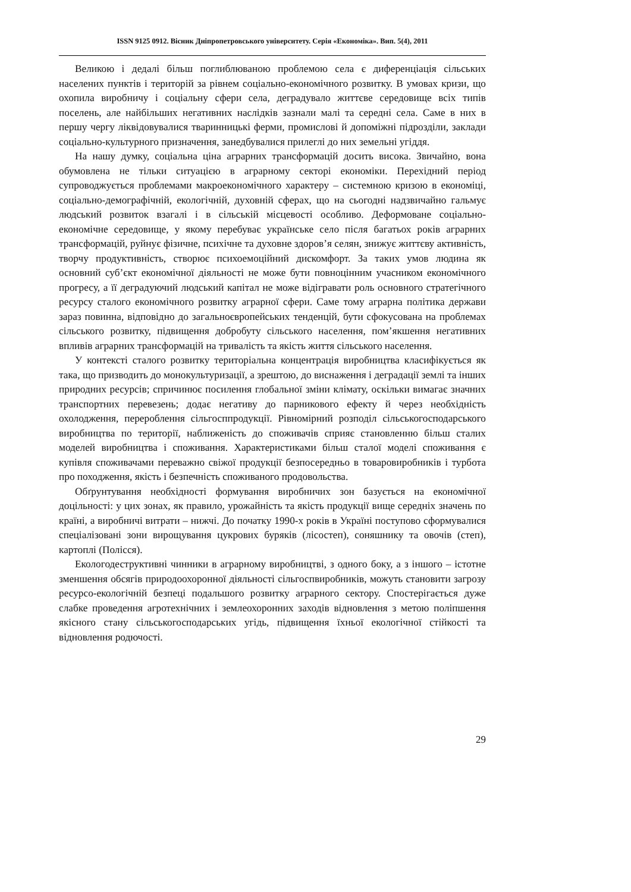ISSN 9125 0912. Вісник Дніпропетровського університету. Серія «Економіка». Вип. 5(4), 2011
Великою і дедалі більш поглиблюваною проблемою села є диференціація сільських населених пунктів і територій за рівнем соціально-економічного розвитку. В умовах кризи, що охопила виробничу і соціальну сфери села, деградувало життєве середовище всіх типів поселень, але найбільших негативних наслідків зазнали малі та середні села. Саме в них в першу чергу ліквідовувалися тваринницькі ферми, промислові й допоміжні підрозділи, заклади соціально-культурного призначення, занедбувалися прилеглі до них земельні угіддя.
На нашу думку, соціальна ціна аграрних трансформацій досить висока. Звичайно, вона обумовлена не тільки ситуацією в аграрному секторі економіки. Перехідний період супроводжується проблемами макроекономічного характеру – системною кризою в економіці, соціально-демографічній, екологічній, духовній сферах, що на сьогодні надзвичайно гальмує людський розвиток взагалі і в сільській місцевості особливо. Деформоване соціально-економічне середовище, у якому перебуває українське село після багатьох років аграрних трансформацій, руйнує фізичне, психічне та духовне здоров’я селян, знижує життєву активність, творчу продуктивність, створює психоемоційний дискомфорт. За таких умов людина як основний суб’єкт економічної діяльності не може бути повноцінним учасником економічного прогресу, а її деградуючий людський капітал не може відігравати роль основного стратегічного ресурсу сталого економічного розвитку аграрної сфери. Саме тому аграрна політика держави зараз повинна, відповідно до загальноєвропейських тенденцій, бути сфокусована на проблемах сільського розвитку, підвищення добробуту сільського населення, пом’якшення негативних впливів аграрних трансформацій на тривалість та якість життя сільського населення.
У контексті сталого розвитку територіальна концентрація виробництва класифікується як така, що призводить до монокультуризації, а зрештою, до виснаження і деградації землі та інших природних ресурсів; спричинює посилення глобальної зміни клімату, оскільки вимагає значних транспортних перевезень; додає негативу до парникового ефекту й через необхідність охолодження, перероблення сільгосппродукції. Рівномірний розподіл сільськогосподарського виробництва по території, наближеність до споживачів сприяє становленню більш сталих моделей виробництва і споживання. Характеристиками більш сталої моделі споживання є купівля споживачами переважно свіжої продукції безпосередньо в товаровиробників і турбота про походження, якість і безпечність споживаного продовольства.
Обґрунтування необхідності формування виробничих зон базується на економічної доцільності: у цих зонах, як правило, урожайність та якість продукції вище середніх значень по країні, а виробничі витрати – нижчі. До початку 1990-х років в Україні поступово сформувалися спеціалізовані зони вирощування цукрових буряків (лісостеп), соняшнику та овочів (степ), картоплі (Полісся).
Екологодеструктивні чинники в аграрному виробництві, з одного боку, а з іншого – істотне зменшення обсягів природоохоронної діяльності сільгоспвиробників, можуть становити загрозу ресурсо-екологічній безпеці подальшого розвитку аграрного сектору. Спостерігається дуже слабке проведення агротехнічних і землеохоронних заходів відновлення з метою поліпшення якісного стану сільськогосподарських угідь, підвищення їхньої екологічної стійкості та відновлення родючості.
29